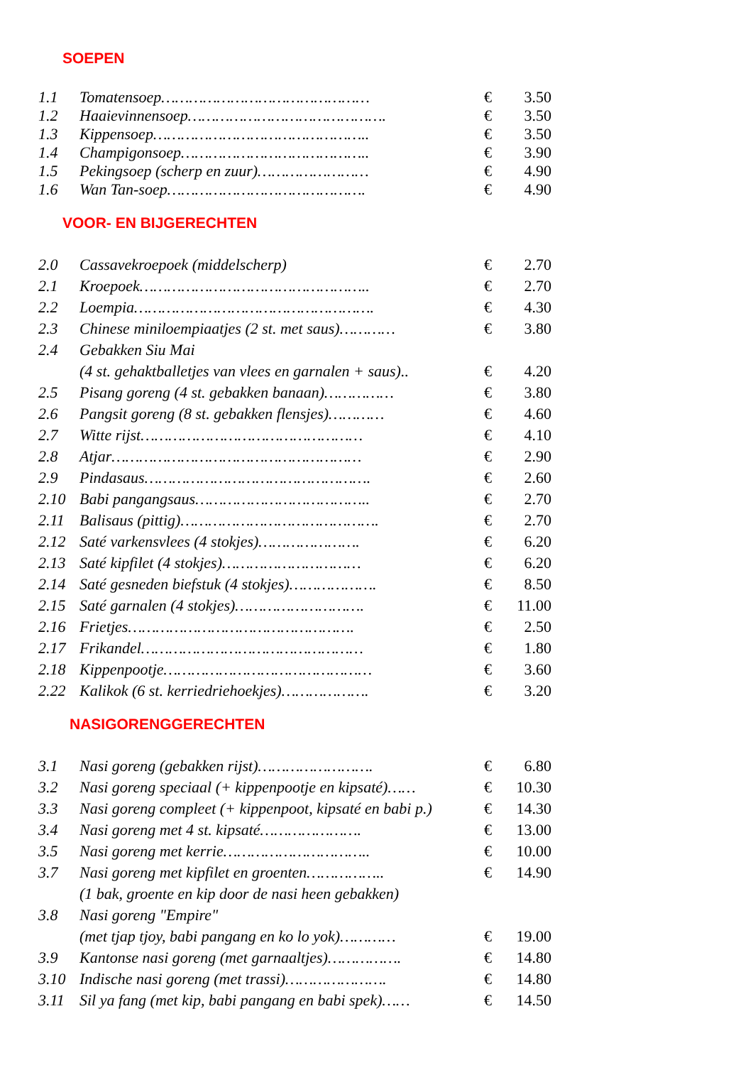SOEPEN
| 1.1 | Tomatensoep……………………………………… | € | 3.50 |
| 1.2 | Haaievinnensoep……………………………………. | € | 3.50 |
| 1.3 | Kippensoep……………………………………….. | € | 3.50 |
| 1.4 | Champigonsoep………………………………….. | € | 3.90 |
| 1.5 | Pekingsoep (scherp en zuur)…………………… | € | 4.90 |
| 1.6 | Wan Tan-soep……………………………………. | € | 4.90 |
VOOR- EN BIJGERECHTEN
| 2.0 | Cassavekroepoek (middelscherp) | € | 2.70 |
| 2.1 | Kroepoek………………………………………….. | € | 2.70 |
| 2.2 | Loempia……………………………………………. | € | 4.30 |
| 2.3 | Chinese miniloempiaatjes (2 st. met saus)………… | € | 3.80 |
| 2.4 | Gebakken Siu Mai | | |
| | (4 st. gehaktballetjes van vlees en garnalen + saus).. | € | 4.20 |
| 2.5 | Pisang goreng (4 st. gebakken banaan)…………… | € | 3.80 |
| 2.6 | Pangsit goreng (8 st. gebakken flensjes)………… | € | 4.60 |
| 2.7 | Witte rijst………………………………………… | € | 4.10 |
| 2.8 | Atjar……………………………………………… | € | 2.90 |
| 2.9 | Pindasaus…………………………………………. | € | 2.60 |
| 2.10 | Babi pangangsaus……………………………….. | € | 2.70 |
| 2.11 | Balisaus (pittig)……………………………………. | € | 2.70 |
| 2.12 | Saté varkensvlees (4 stokjes)…………………. | € | 6.20 |
| 2.13 | Saté kipfilet (4 stokjes)………………………… | € | 6.20 |
| 2.14 | Saté gesneden biefstuk (4 stokjes)………………. | € | 8.50 |
| 2.15 | Saté garnalen (4 stokjes)………………………. | € | 11.00 |
| 2.16 | Frietjes…………………………………………. | € | 2.50 |
| 2.17 | Frikandel………………………………………… | € | 1.80 |
| 2.18 | Kippenpootje……………………………………… | € | 3.60 |
| 2.22 | Kalikok (6 st. kerriedriehoekjes)………………. | € | 3.20 |
NASIGORENGGERECHTEN
| 3.1 | Nasi goreng (gebakken rijst)……………………. | € | 6.80 |
| 3.2 | Nasi goreng speciaal (+ kippenpootje en kipsaté)…… | € | 10.30 |
| 3.3 | Nasi goreng compleet (+ kippenpoot, kipsaté en babi p.) | € | 14.30 |
| 3.4 | Nasi goreng met 4 st. kipsaté…………………. | € | 13.00 |
| 3.5 | Nasi goreng met kerrie………………………….. | € | 10.00 |
| 3.7 | Nasi goreng met kipfilet en groenten…………….. | € | 14.90 |
| | (1 bak, groente en kip door de nasi heen gebakken) | | |
| 3.8 | Nasi goreng "Empire" | | |
| | (met tjap tjoy, babi pangang en ko lo yok)………… | € | 19.00 |
| 3.9 | Kantonse nasi goreng (met garnaaltjes)……………. | € | 14.80 |
| 3.10 | Indische nasi goreng (met trassi)…………………. | € | 14.80 |
| 3.11 | Sil ya fang (met kip, babi pangang en babi spek)…… | € | 14.50 |